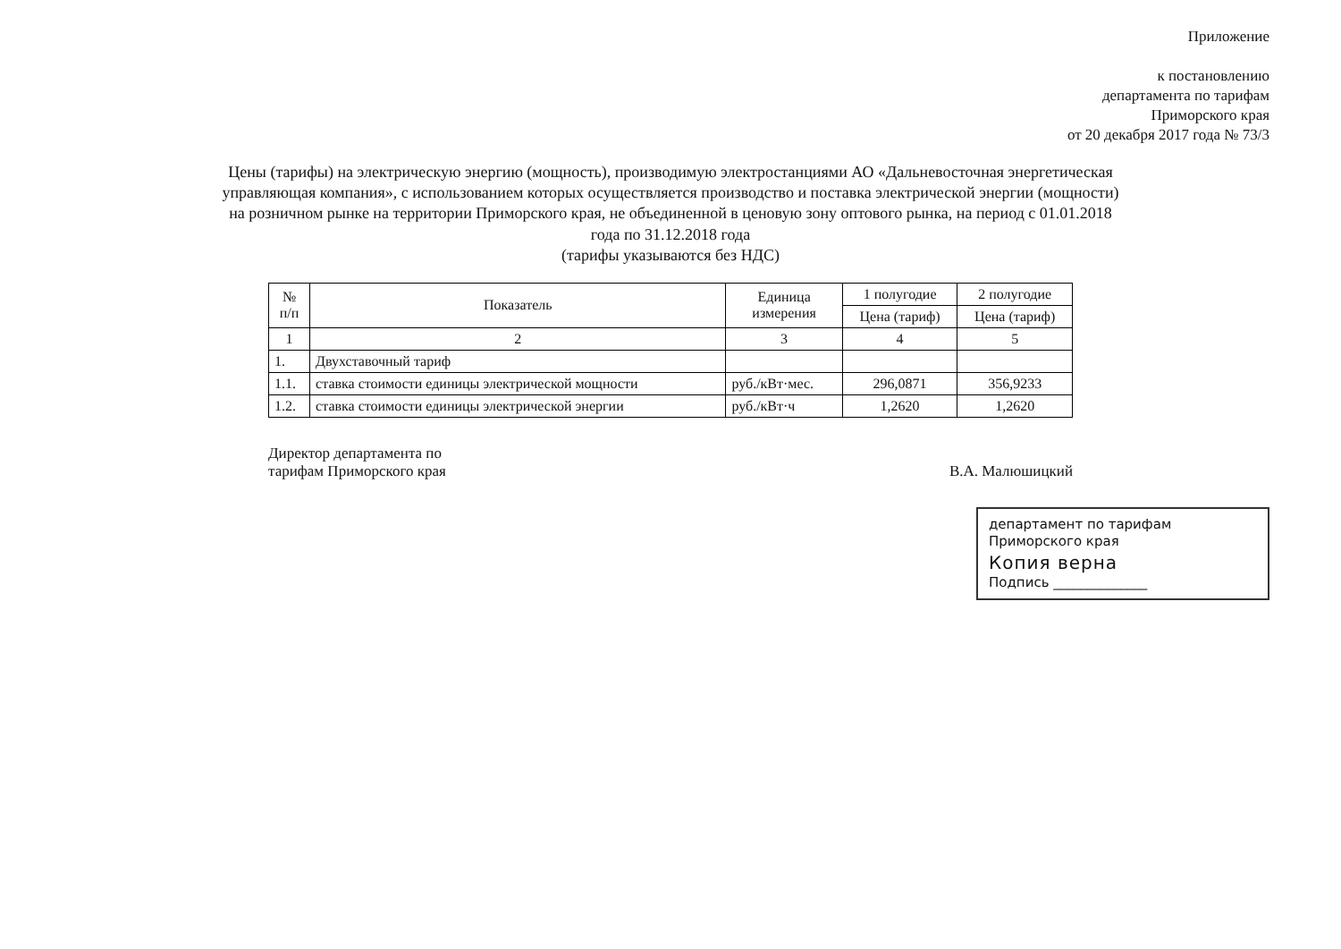Приложение
к постановлению
департамента по тарифам
Приморского края
от 20 декабря 2017 года № 73/3
Цены (тарифы) на электрическую энергию (мощность), производимую электростанциями АО «Дальневосточная энергетическая управляющая компания», с использованием которых осуществляется производство и поставка электрической энергии (мощности) на розничном рынке на территории Приморского края, не объединенной в ценовую зону оптового рынка, на период с 01.01.2018 года по 31.12.2018 года
(тарифы указываются без НДС)
| № п/п | Показатель | Единица измерения | 1 полугодие | 2 полугодие |
| --- | --- | --- | --- | --- |
| | | | Цена (тариф) | Цена (тариф) |
| 1 | 2 | 3 | 4 | 5 |
| 1. | Двухставочный тариф | | | |
| 1.1. | ставка стоимости единицы электрической мощности | руб./кВт·мес. | 296,0871 | 356,9233 |
| 1.2. | ставка стоимости единицы электрической энергии | руб./кВт·ч | 1,2620 | 1,2620 |
Директор департамента по
тарифам Приморского края
В.А. Малюшицкий
департамент по тарифам
Приморского края
Копия верна
Подпись ______________